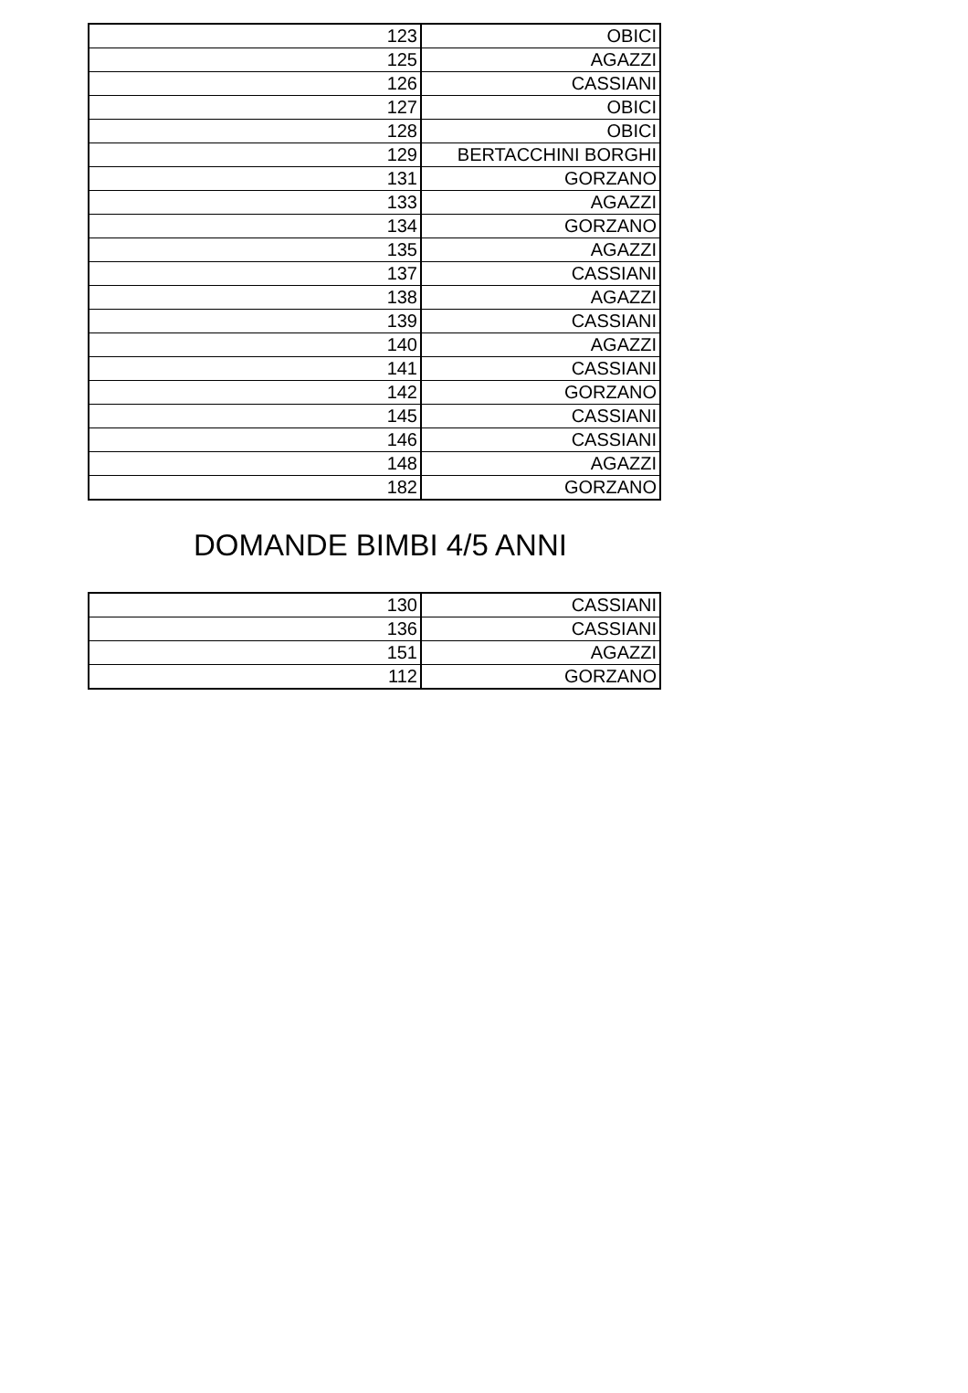| 123 | OBICI |
| 125 | AGAZZI |
| 126 | CASSIANI |
| 127 | OBICI |
| 128 | OBICI |
| 129 | BERTACCHINI BORGHI |
| 131 | GORZANO |
| 133 | AGAZZI |
| 134 | GORZANO |
| 135 | AGAZZI |
| 137 | CASSIANI |
| 138 | AGAZZI |
| 139 | CASSIANI |
| 140 | AGAZZI |
| 141 | CASSIANI |
| 142 | GORZANO |
| 145 | CASSIANI |
| 146 | CASSIANI |
| 148 | AGAZZI |
| 182 | GORZANO |
DOMANDE BIMBI 4/5 ANNI
| 130 | CASSIANI |
| 136 | CASSIANI |
| 151 | AGAZZI |
| 112 | GORZANO |